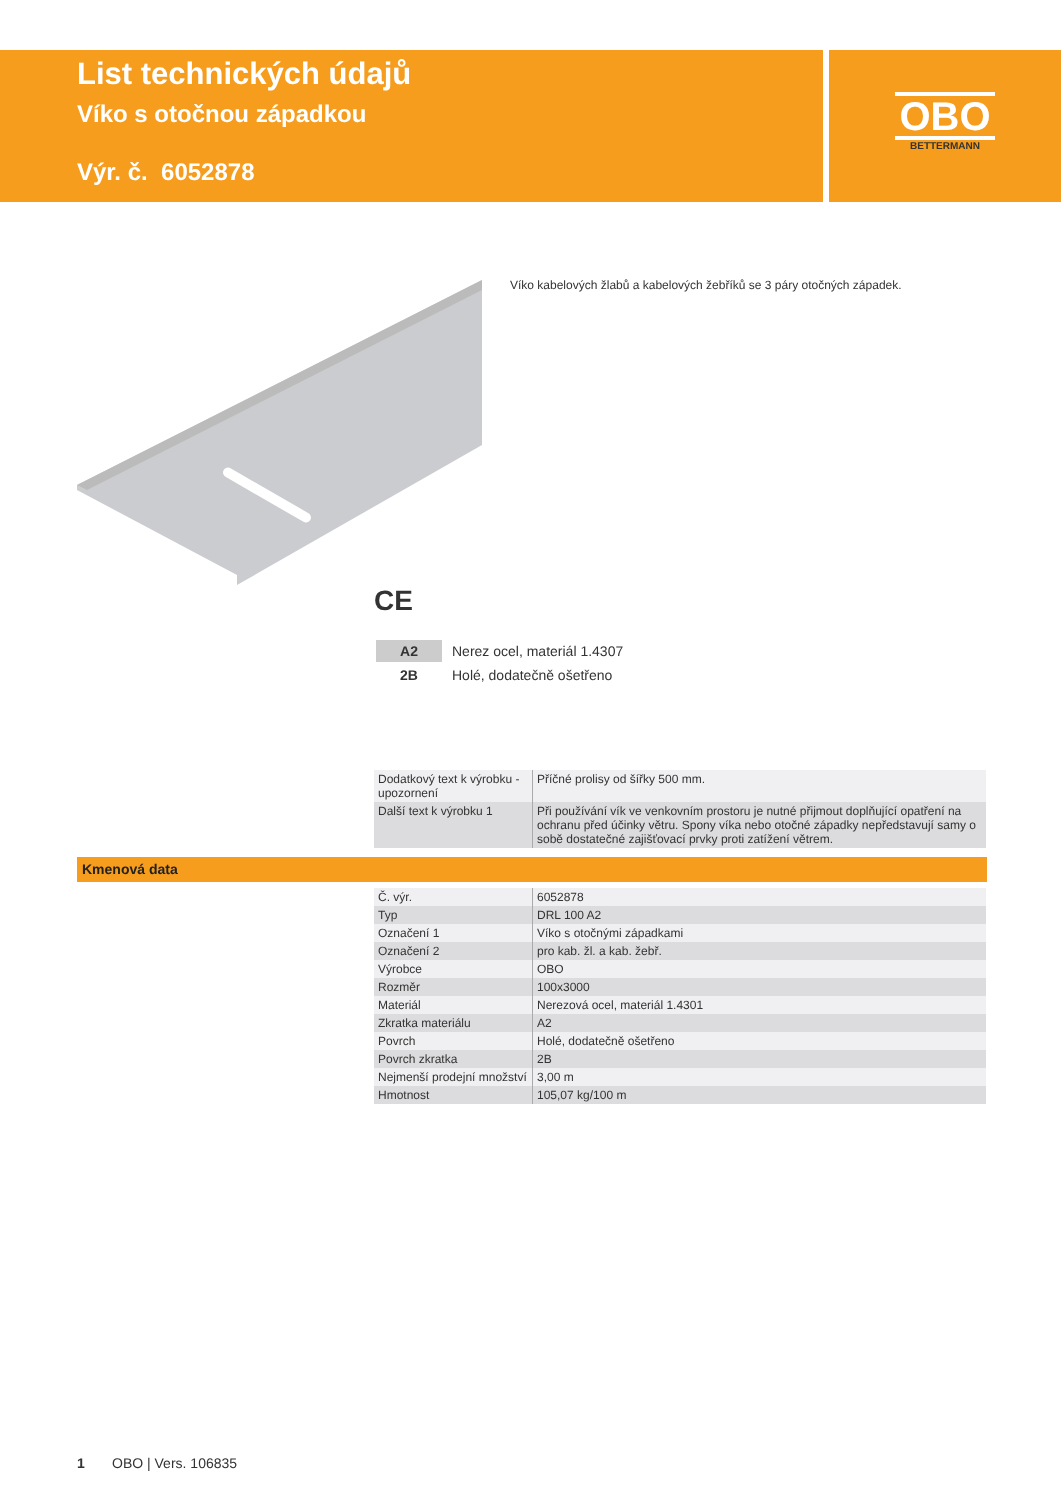List technických údajů
Víko s otočnou západkou
Výr. č. 6052878
OBO
BETTERMANN
Víko kabelových žlabů a kabelových žebříků se 3 páry otočných západek.
CE
| A2 | Nerez ocel, materiál 1.4307 |
| 2B | Holé, dodatečně ošetřeno |
| Dodatkový text k výrobku - upozornení | Příčné prolisy od šířky 500 mm. |
| Další text k výrobku 1 | Při používání vík ve venkovním prostoru je nutné přijmout doplňující opatření na ochranu před účinky větru. Spony víka nebo otočné západky nepředstavují samy o sobě dostatečné zajišťovací prvky proti zatížení větrem. |
Kmenová data
| Č. výr. | 6052878 |
| Typ | DRL 100 A2 |
| Označení 1 | Víko s otočnými západkami |
| Označení 2 | pro kab. žl. a kab. žebř. |
| Výrobce | OBO |
| Rozměr | 100x3000 |
| Materiál | Nerezová ocel, materiál 1.4301 |
| Zkratka materiálu | A2 |
| Povrch | Holé, dodatečně ošetřeno |
| Povrch zkratka | 2B |
| Nejmenší prodejní množství | 3,00 m |
| Hmotnost | 105,07 kg/100 m |
1 OBO | Vers. 106835